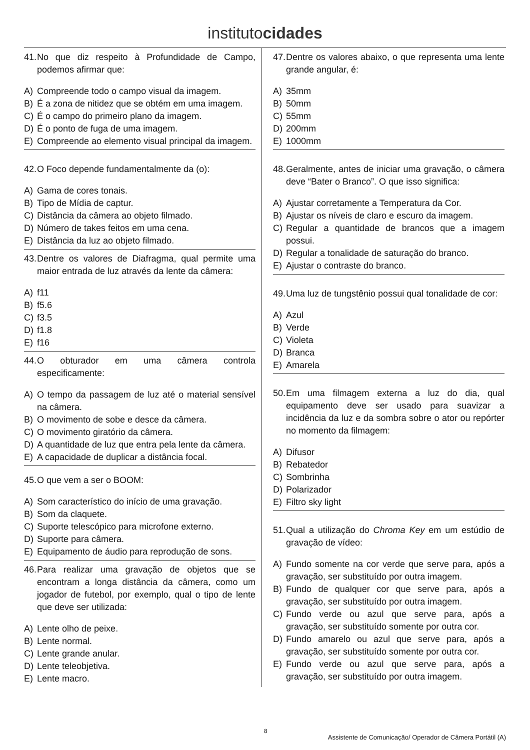institutocidades
41. No que diz respeito à Profundidade de Campo, podemos afirmar que:
A) Compreende todo o campo visual da imagem.
B) É a zona de nitidez que se obtém em uma imagem.
C) É o campo do primeiro plano da imagem.
D) É o ponto de fuga de uma imagem.
E) Compreende ao elemento visual principal da imagem.
42. O Foco depende fundamentalmente da (o):
A) Gama de cores tonais.
B) Tipo de Mídia de captur.
C) Distância da câmera ao objeto filmado.
D) Número de takes feitos em uma cena.
E) Distância da luz ao objeto filmado.
43. Dentre os valores de Diafragma, qual permite uma maior entrada de luz através da lente da câmera:
A) f11
B) f5.6
C) f3.5
D) f1.8
E) f16
44. O obturador em uma câmera controla especificamente:
A) O tempo da passagem de luz até o material sensível na câmera.
B) O movimento de sobe e desce da câmera.
C) O movimento giratório da câmera.
D) A quantidade de luz que entra pela lente da câmera.
E) A capacidade de duplicar a distância focal.
45. O que vem a ser o BOOM:
A) Som característico do início de uma gravação.
B) Som da claquete.
C) Suporte telescópico para microfone externo.
D) Suporte para câmera.
E) Equipamento de áudio para reprodução de sons.
46. Para realizar uma gravação de objetos que se encontram a longa distância da câmera, como um jogador de futebol, por exemplo, qual o tipo de lente que deve ser utilizada:
A) Lente olho de peixe.
B) Lente normal.
C) Lente grande anular.
D) Lente teleobjetiva.
E) Lente macro.
47. Dentre os valores abaixo, o que representa uma lente grande angular, é:
A) 35mm
B) 50mm
C) 55mm
D) 200mm
E) 1000mm
48. Geralmente, antes de iniciar uma gravação, o câmera deve “Bater o Branco”. O que isso significa:
A) Ajustar corretamente a Temperatura da Cor.
B) Ajustar os níveis de claro e escuro da imagem.
C) Regular a quantidade de brancos que a imagem possui.
D) Regular a tonalidade de saturação do branco.
E) Ajustar o contraste do branco.
49. Uma luz de tungstênio possui qual tonalidade de cor:
A) Azul
B) Verde
C) Violeta
D) Branca
E) Amarela
50. Em uma filmagem externa a luz do dia, qual equipamento deve ser usado para suavizar a incidência da luz e da sombra sobre o ator ou repórter no momento da filmagem:
A) Difusor
B) Rebatedor
C) Sombrinha
D) Polarizador
E) Filtro sky light
51. Qual a utilização do Chroma Key em um estúdio de gravação de vídeo:
A) Fundo somente na cor verde que serve para, após a gravação, ser substituído por outra imagem.
B) Fundo de qualquer cor que serve para, após a gravação, ser substituído por outra imagem.
C) Fundo verde ou azul que serve para, após a gravação, ser substituído somente por outra cor.
D) Fundo amarelo ou azul que serve para, após a gravação, ser substituído somente por outra cor.
E) Fundo verde ou azul que serve para, após a gravação, ser substituído por outra imagem.
8 Assistente de Comunicação/ Operador de Câmera Portátil (A)